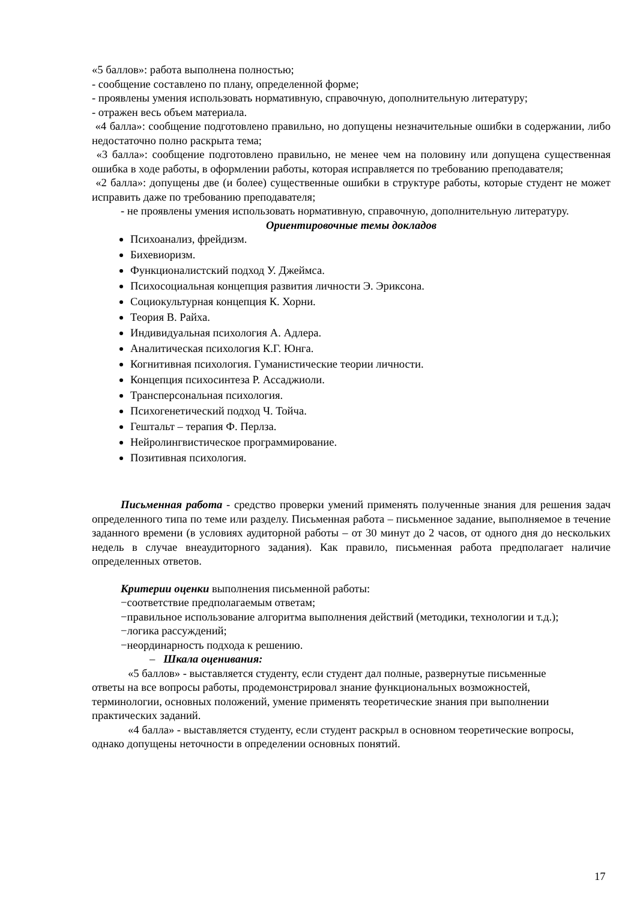«5 баллов»: работа выполнена полностью;
- сообщение составлено по плану, определенной форме;
- проявлены умения использовать нормативную, справочную, дополнительную литературу;
- отражен весь объем материала.
«4 балла»: сообщение подготовлено правильно, но допущены незначительные ошибки в содержании, либо недостаточно полно раскрыта тема;
«3 балла»: сообщение подготовлено правильно, не менее чем на половину или допущена существенная ошибка в ходе работы, в оформлении работы, которая исправляется по требованию преподавателя;
«2 балла»: допущены две (и более) существенные ошибки в структуре работы, которые студент не может исправить даже по требованию преподавателя;
- не проявлены умения использовать нормативную, справочную, дополнительную литературу.
Ориентировочные темы докладов
Психоанализ, фрейдизм.
Бихевиоризм.
Функционалистский подход У. Джеймса.
Психосоциальная концепция развития личности Э. Эриксона.
Социокультурная концепция К. Хорни.
Теория В. Райха.
Индивидуальная психология А. Адлера.
Аналитическая психология К.Г. Юнга.
Когнитивная психология. Гуманистические теории личности.
Концепция психосинтеза Р. Ассаджиоли.
Трансперсональная психология.
Психогенетический подход Ч. Тойча.
Гештальт – терапия Ф. Перлза.
Нейролингвистическое программирование.
Позитивная психология.
Письменная работа - средство проверки умений применять полученные знания для решения задач определенного типа по теме или разделу. Письменная работа – письменное задание, выполняемое в течение заданного времени (в условиях аудиторной работы – от 30 минут до 2 часов, от одного дня до нескольких недель в случае внеаудиторного задания). Как правило, письменная работа предполагает наличие определенных ответов.
Критерии оценки выполнения письменной работы:
−соответствие предполагаемым ответам;
−правильное использование алгоритма выполнения действий (методики, технологии и т.д.);
−логика рассуждений;
−неординарность подхода к решению.
– Шкала оценивания:
«5 баллов» - выставляется студенту, если студент дал полные, развернутые письменные ответы на все вопросы работы, продемонстрировал знание функциональных возможностей, терминологии, основных положений, умение применять теоретические знания при выполнении практических заданий.
«4 балла» - выставляется студенту, если студент раскрыл в основном теоретические вопросы, однако допущены неточности в определении основных понятий.
17